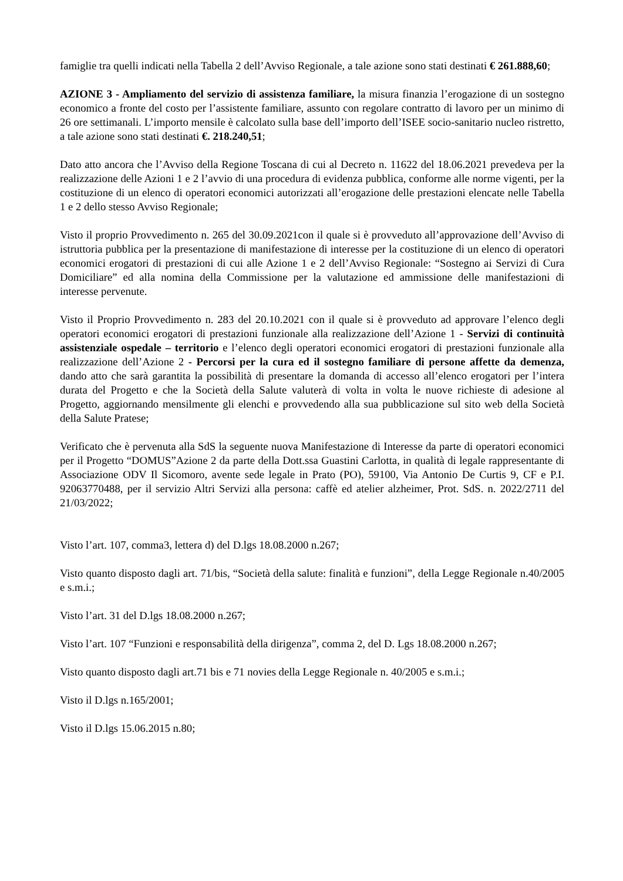famiglie tra quelli indicati nella Tabella 2 dell’Avviso Regionale, a tale azione sono stati destinati € 261.888,60;
AZIONE 3 - Ampliamento del servizio di assistenza familiare, la misura finanzia l’erogazione di un sostegno economico a fronte del costo per l’assistente familiare, assunto con regolare contratto di lavoro per un minimo di 26 ore settimanali. L’importo mensile è calcolato sulla base dell’importo dell’ISEE socio-sanitario nucleo ristretto, a tale azione sono stati destinati €. 218.240,51;
Dato atto ancora che l’Avviso della Regione Toscana di cui al Decreto n. 11622 del 18.06.2021 prevedeva per la realizzazione delle Azioni 1 e 2 l’avvio di una procedura di evidenza pubblica, conforme alle norme vigenti, per la costituzione di un elenco di operatori economici autorizzati all’erogazione delle prestazioni elencate nelle Tabella 1 e 2 dello stesso Avviso Regionale;
Visto il proprio Provvedimento n. 265 del 30.09.2021con il quale si è provveduto all’approvazione dell’Avviso di istruttoria pubblica per la presentazione di manifestazione di interesse per la costituzione di un elenco di operatori economici erogatori di prestazioni di cui alle Azione 1 e 2 dell’Avviso Regionale: “Sostegno ai Servizi di Cura Domiciliare” ed alla nomina della Commissione per la valutazione ed ammissione delle manifestazioni di interesse pervenute.
Visto il Proprio Provvedimento n. 283 del 20.10.2021 con il quale si è provveduto ad approvare l’elenco degli operatori economici erogatori di prestazioni funzionale alla realizzazione dell’Azione 1 - Servizi di continuità assistenziale ospedale – territorio e l’elenco degli operatori economici erogatori di prestazioni funzionale alla realizzazione dell’Azione 2 - Percorsi per la cura ed il sostegno familiare di persone affette da demenza, dando atto che sarà garantita la possibilità di presentare la domanda di accesso all’elenco erogatori per l’intera durata del Progetto e che la Società della Salute valuterà di volta in volta le nuove richieste di adesione al Progetto, aggiornando mensilmente gli elenchi e provvedendo alla sua pubblicazione sul sito web della Società della Salute Pratese;
Verificato che è pervenuta alla SdS la seguente nuova Manifestazione di Interesse da parte di operatori economici per il Progetto “DOMUS”Azione 2 da parte della Dott.ssa Guastini Carlotta, in qualità di legale rappresentante di Associazione ODV Il Sicomoro, avente sede legale in Prato (PO), 59100, Via Antonio De Curtis 9, CF e P.I. 92063770488, per il servizio Altri Servizi alla persona: caffè ed atelier alzheimer, Prot. SdS. n. 2022/2711 del 21/03/2022;
Visto l’art. 107, comma3, lettera d) del D.lgs 18.08.2000 n.267;
Visto quanto disposto dagli art. 71/bis, “Società della salute: finalità e funzioni”, della Legge Regionale n.40/2005 e s.m.i.;
Visto l’art. 31 del D.lgs 18.08.2000 n.267;
Visto l’art. 107 “Funzioni e responsabilità della dirigenza”, comma 2, del D. Lgs 18.08.2000 n.267;
Visto quanto disposto dagli art.71 bis e 71 novies della Legge Regionale n. 40/2005 e s.m.i.;
Visto il D.lgs n.165/2001;
Visto il D.lgs 15.06.2015 n.80;